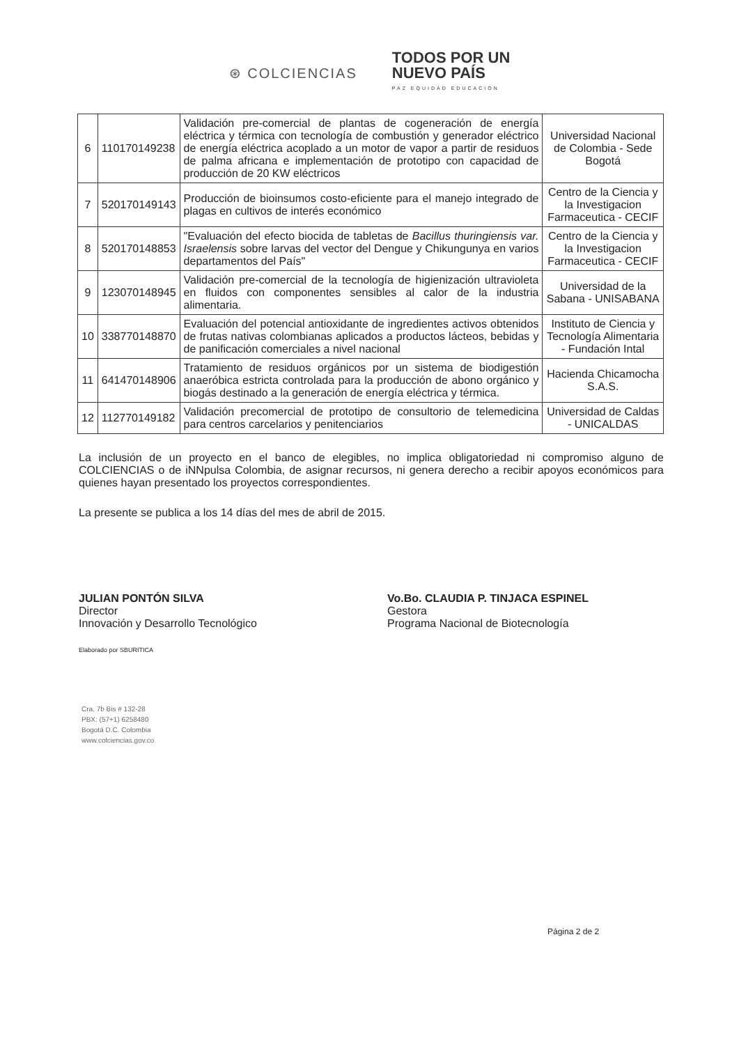⊛ COLCIENCIAS
TODOS POR UN
NUEVO PAÍS
PAZ EQUIDAD EDUCACIÓN
| 6 | 110170149238 | Validación pre-comercial de plantas de cogeneración de energía eléctrica y térmica con tecnología de combustión y generador eléctrico de energía eléctrica acoplado a un motor de vapor a partir de residuos de palma africana e implementación de prototipo con capacidad de producción de 20 KW eléctricos | Universidad Nacional de Colombia - Sede Bogotá |
| 7 | 520170149143 | Producción de bioinsumos costo-eficiente para el manejo integrado de plagas en cultivos de interés económico | Centro de la Ciencia y la Investigacion Farmaceutica - CECIF |
| 8 | 520170148853 | "Evaluación del efecto biocida de tabletas de Bacillus thuringiensis var. Israelensis sobre larvas del vector del Dengue y Chikungunya en varios departamentos del País" | Centro de la Ciencia y la Investigacion Farmaceutica - CECIF |
| 9 | 123070148945 | Validación pre-comercial de la tecnología de higienización ultravioleta en fluidos con componentes sensibles al calor de la industria alimentaria. | Universidad de la Sabana - UNISABANA |
| 10 | 338770148870 | Evaluación del potencial antioxidante de ingredientes activos obtenidos de frutas nativas colombianas aplicados a productos lácteos, bebidas y de panificación comerciales a nivel nacional | Instituto de Ciencia y Tecnología Alimentaria - Fundación Intal |
| 11 | 641470148906 | Tratamiento de residuos orgánicos por un sistema de biodigestión anaeróbica estricta controlada para la producción de abono orgánico y biogás destinado a la generación de energía eléctrica y térmica. | Hacienda Chicamocha S.A.S. |
| 12 | 112770149182 | Validación precomercial de prototipo de consultorio de telemedicina para centros carcelarios y penitenciarios | Universidad de Caldas - UNICALDAS |
La inclusión de un proyecto en el banco de elegibles, no implica obligatoriedad ni compromiso alguno de COLCIENCIAS o de iNNpulsa Colombia, de asignar recursos, ni genera derecho a recibir apoyos económicos para quienes hayan presentado los proyectos correspondientes.
La presente se publica a los 14 días del mes de abril de 2015.
JULIAN PONTÓN SILVA
Director
Innovación y Desarrollo Tecnológico
Elaborado por SBURITICA
Vo.Bo. CLAUDIA P. TINJACA ESPINEL
Gestora
Programa Nacional de Biotecnología
Cra. 7b Bis # 132-28
PBX: (57+1) 6258480
Bogotá D.C. Colombia
www.colciencias.gov.co
Página 2 de 2